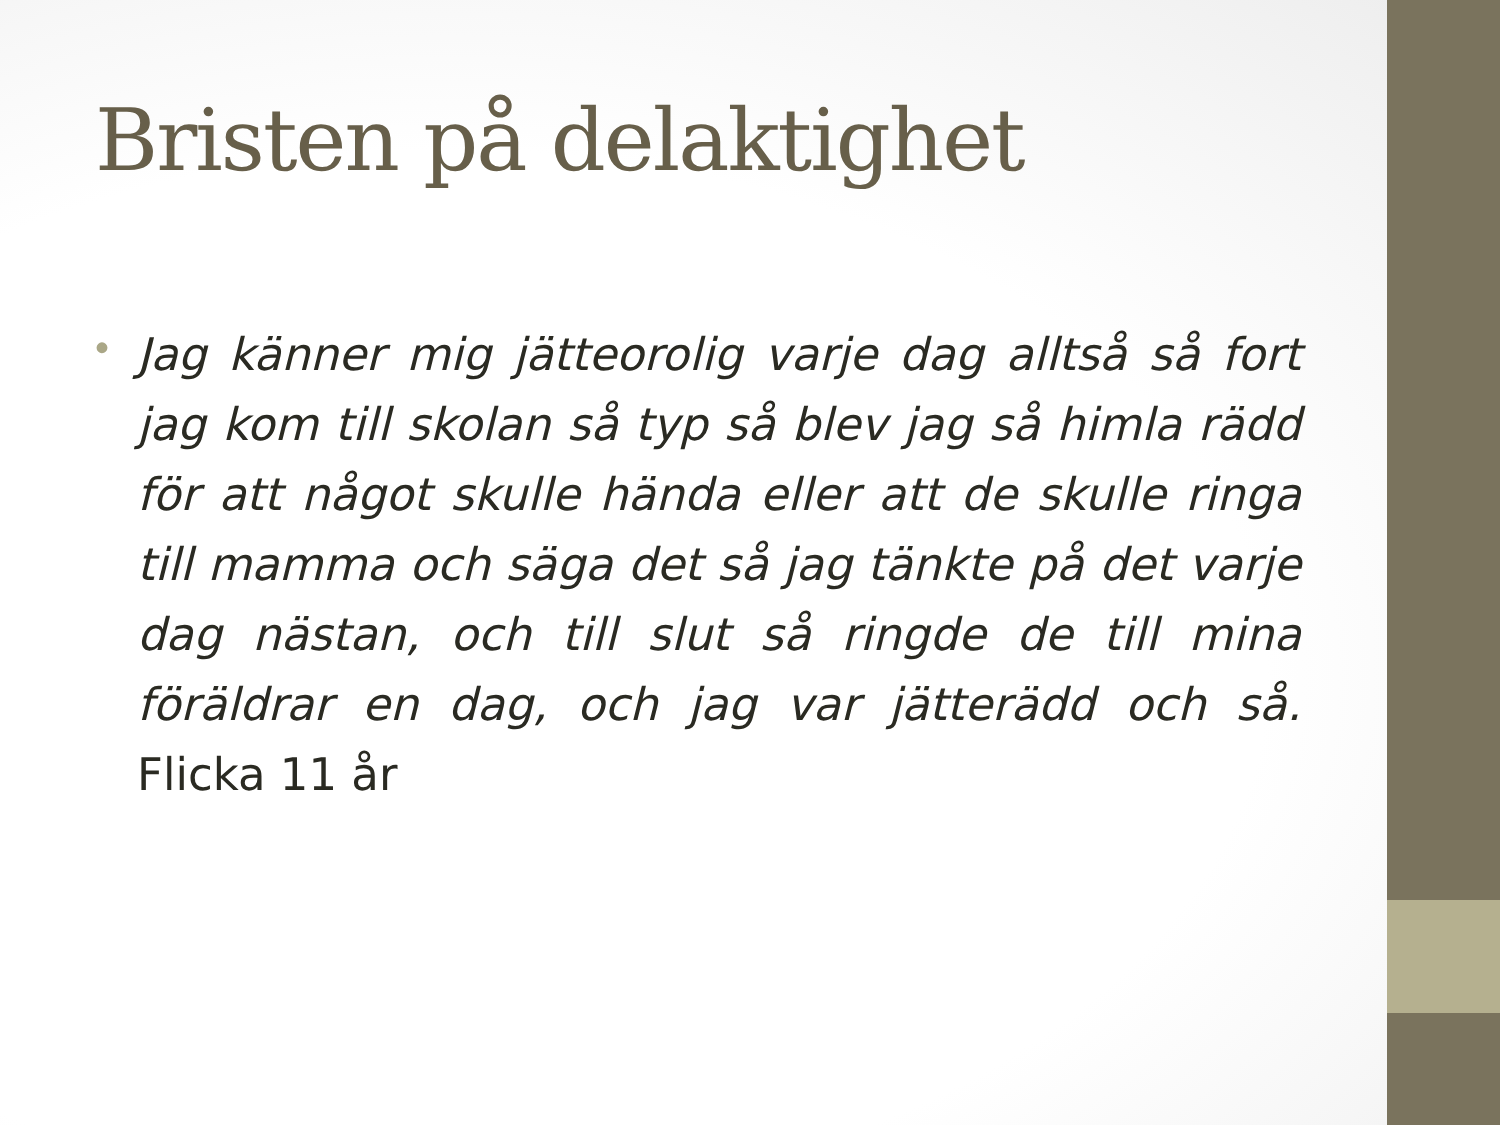Bristen på delaktighet
•
Jag känner mig jätteorolig varje dag alltså så fort jag kom till skolan så typ så blev jag så himla rädd för att något skulle hända eller att de skulle ringa till mamma och säga det så jag tänkte på det varje dag nästan, och till slut så ringde de till mina föräldrar en dag, och jag var jätterädd och så. Flicka 11 år